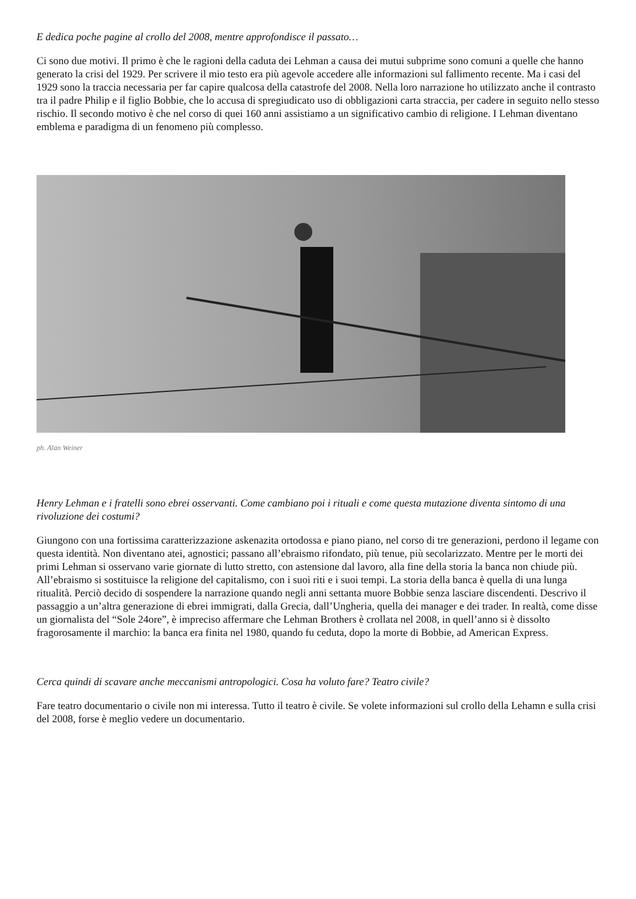E dedica poche pagine al crollo del 2008, mentre approfondisce il passato…
Ci sono due motivi. Il primo è che le ragioni della caduta dei Lehman a causa dei mutui subprime sono comuni a quelle che hanno generato la crisi del 1929. Per scrivere il mio testo era più agevole accedere alle informazioni sul fallimento recente. Ma i casi del 1929 sono la traccia necessaria per far capire qualcosa della catastrofe del 2008. Nella loro narrazione ho utilizzato anche il contrasto tra il padre Philip e il figlio Bobbie, che lo accusa di spregiudicato uso di obbligazioni carta straccia, per cadere in seguito nello stesso rischio. Il secondo motivo è che nel corso di quei 160 anni assistiamo a un significativo cambio di religione. I Lehman diventano emblema e paradigma di un fenomeno più complesso.
ph. Alan Weiner
Henry Lehman e i fratelli sono ebrei osservanti. Come cambiano poi i rituali e come questa mutazione diventa sintomo di una rivoluzione dei costumi?
Giungono con una fortissima caratterizzazione askenazita ortodossa e piano piano, nel corso di tre generazioni, perdono il legame con questa identità. Non diventano atei, agnostici; passano all’ebraismo rifondato, più tenue, più secolarizzato. Mentre per le morti dei primi Lehman si osservano varie giornate di lutto stretto, con astensione dal lavoro, alla fine della storia la banca non chiude più. All’ebraismo si sostituisce la religione del capitalismo, con i suoi riti e i suoi tempi. La storia della banca è quella di una lunga ritualità. Perciò decido di sospendere la narrazione quando negli anni settanta muore Bobbie senza lasciare discendenti. Descrivo il passaggio a un’altra generazione di ebrei immigrati, dalla Grecia, dall’Ungheria, quella dei manager e dei trader. In realtà, come disse un giornalista del “Sole 24ore”, è impreciso affermare che Lehman Brothers è crollata nel 2008, in quell’anno si è dissolto fragorosamente il marchio: la banca era finita nel 1980, quando fu ceduta, dopo la morte di Bobbie, ad American Express.
Cerca quindi di scavare anche meccanismi antropologici. Cosa ha voluto fare? Teatro civile?
Fare teatro documentario o civile non mi interessa. Tutto il teatro è civile. Se volete informazioni sul crollo della Lehamn e sulla crisi del 2008, forse è meglio vedere un documentario.